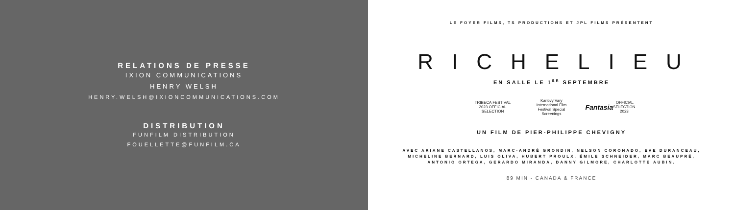RELATIONS DE PRESSE
IXION COMMUNICATIONS
HENRY WELSH
HENRY.WELSH@IXIONCOMMUNICATIONS.COM
DISTRIBUTION
FUNFILM DISTRIBUTION
FOUELLETTE@FUNFILM.CA
LE FOYER FILMS, TS PRODUCTIONS ET JPL FILMS PRÉSENTENT
RICHELIEU
EN SALLE LE 1<sup>ER</sup> SEPTEMBRE
TRIBECA FESTIVAL 2023 OFFICIAL SELECTION
Karlovy Vary International Film Festival Special Screenings
Fantasia OFFICIAL SELECTION 2023
UN FILM DE PIER-PHILIPPE CHEVIGNY
AVEC ARIANE CASTELLANOS, MARC-ANDRÉ GRONDIN, NELSON CORONADO, EVE DURANCEAU,
MICHELINE BERNARD, LUIS OLIVA, HUBERT PROULX, ÉMILE SCHNEIDER, MARC BEAUPRÉ,
ANTONIO ORTEGA, GERARDO MIRANDA, DANNY GILMORE, CHARLOTTE AUBIN.
89 MIN - CANADA & FRANCE